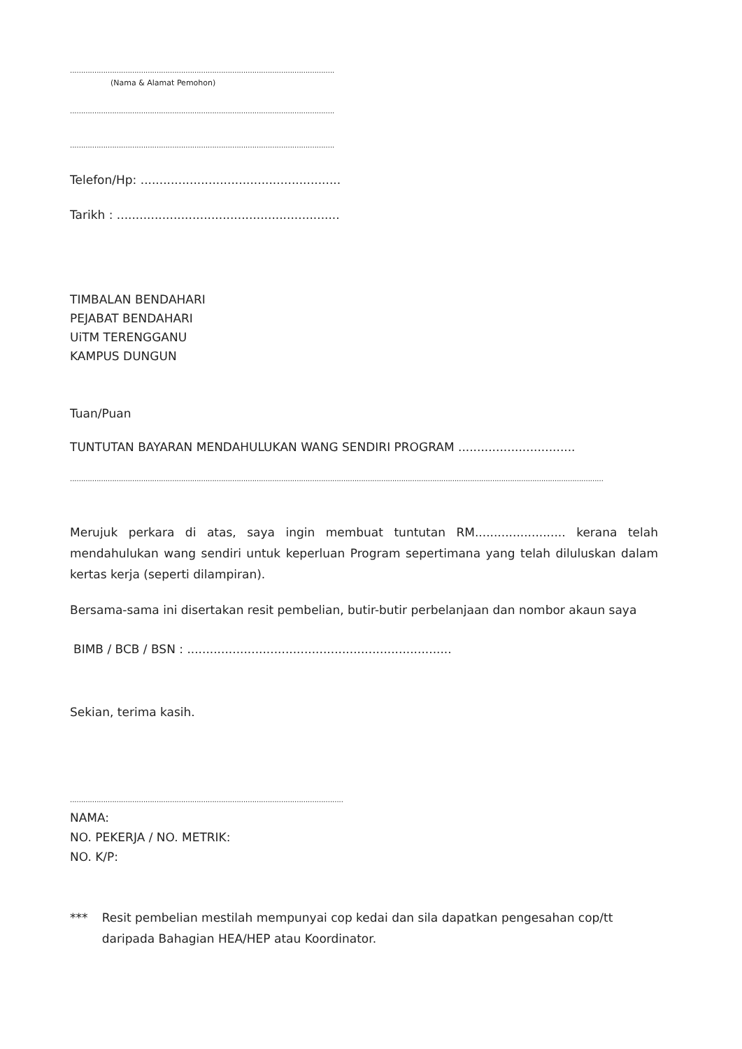.......................................................................................................................
(Nama & Alamat Pemohon)
.......................................................................................................................
.......................................................................................................................
Telefon/Hp: .....................................................
Tarikh : ...........................................................
TIMBALAN BENDAHARI
PEJABAT BENDAHARI
UiTM TERENGGANU
KAMPUS DUNGUN
Tuan/Puan
TUNTUTAN BAYARAN MENDAHULUKAN WANG SENDIRI PROGRAM ...............................
................................................................................................................................................................................................................................................
Merujuk perkara di atas, saya ingin membuat tuntutan RM........................ kerana telah mendahulukan wang sendiri untuk keperluan Program sepertimana yang telah diluluskan dalam kertas kerja (seperti dilampiran).
Bersama-sama ini disertakan resit pembelian, butir-butir perbelanjaan dan nombor akaun saya
BIMB / BCB / BSN : ......................................................................
Sekian, terima kasih.
...........................................................................................................................
NAMA:
NO. PEKERJA / NO. METRIK:
NO. K/P:
*** Resit pembelian mestilah mempunyai cop kedai dan sila dapatkan pengesahan cop/tt daripada Bahagian HEA/HEP atau Koordinator.